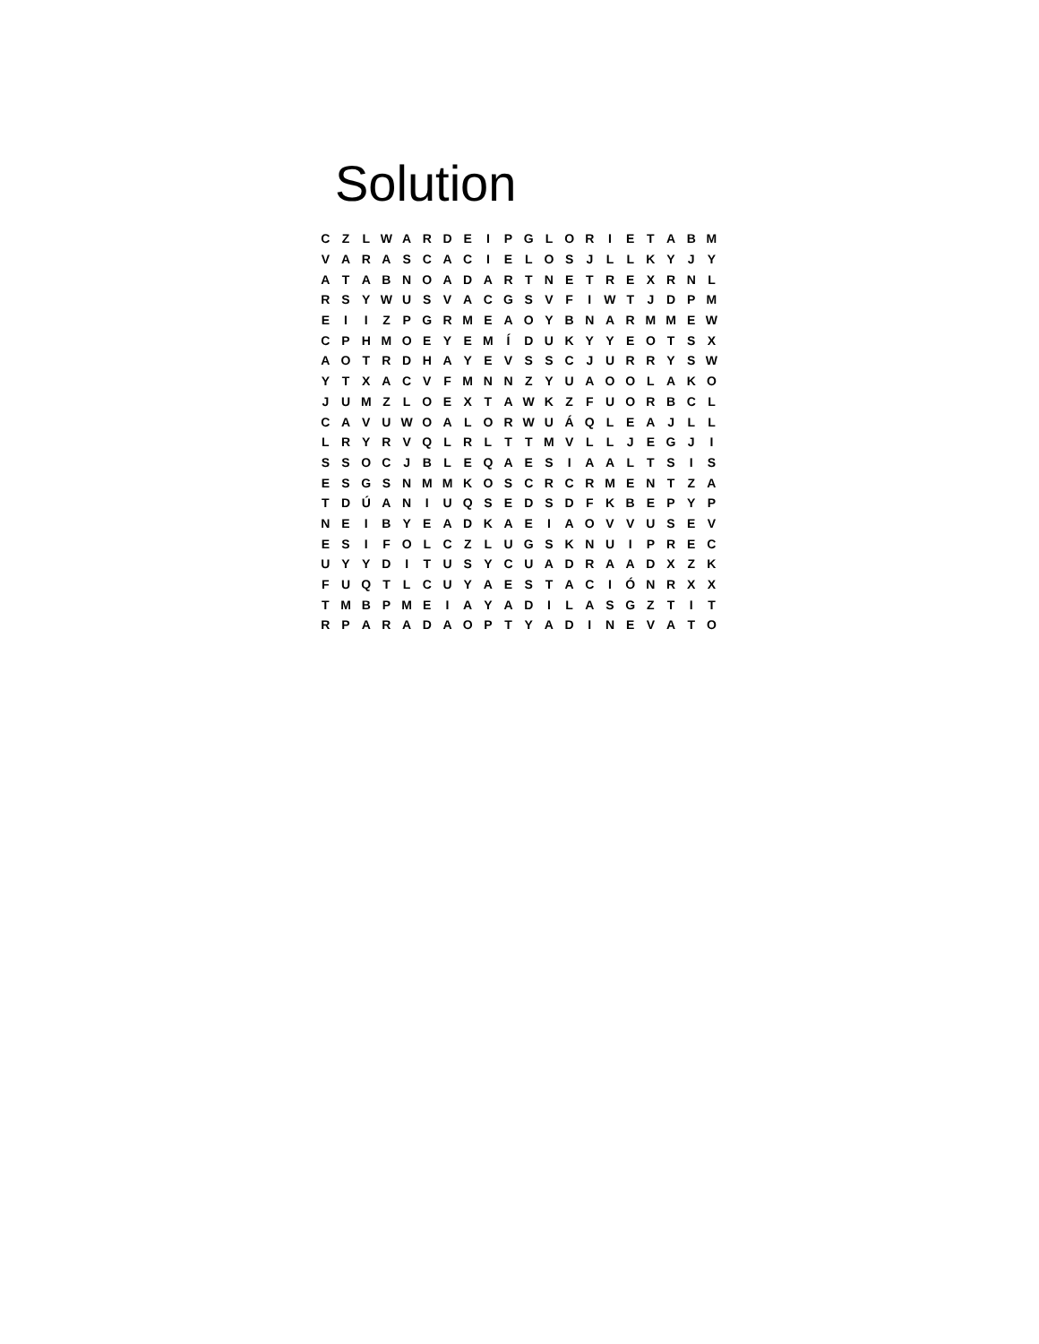Solution
| C | Z | L | W | A | R | D | E | I | P | G | L | O | R | I | E | T | A | B | M |
| V | A | R | A | S | C | A | C | I | E | L | O | S | J | L | L | K | Y | J | Y |
| A | T | A | B | N | O | A | D | A | R | T | N | E | T | R | E | X | R | N | L |
| R | S | Y | W | U | S | V | A | C | G | S | V | F | I | W | T | J | D | P | M |
| E | I | I | Z | P | G | R | M | E | A | O | Y | B | N | A | R | M | M | E | W |
| C | P | H | M | O | E | Y | E | M | Í | D | U | K | Y | Y | E | O | T | S | X |
| A | O | T | R | D | H | A | Y | E | V | S | S | C | J | U | R | R | Y | S | W |
| Y | T | X | A | C | V | F | M | N | N | Z | Y | U | A | O | O | L | A | K | O |
| J | U | M | Z | L | O | E | X | T | A | W | K | Z | F | U | O | R | B | C | L |
| C | A | V | U | W | O | A | L | O | R | W | U | Á | Q | L | E | A | J | L | L |
| L | R | Y | R | V | Q | L | R | L | T | T | M | V | L | L | J | E | G | J | I |
| S | S | O | C | J | B | L | E | Q | A | E | S | I | A | A | L | T | S | I | S |
| E | S | G | S | N | M | M | K | O | S | C | R | C | R | M | E | N | T | Z | A |
| T | D | Ú | A | N | I | U | Q | S | E | D | S | D | F | K | B | E | P | Y | P |
| N | E | I | B | Y | E | A | D | K | A | E | I | A | O | V | V | U | S | E | V |
| E | S | I | F | O | L | C | Z | L | U | G | S | K | N | U | I | P | R | E | C |
| U | Y | Y | D | I | T | U | S | Y | C | U | A | D | R | A | A | D | X | Z | K |
| F | U | Q | T | L | C | U | Y | A | E | S | T | A | C | I | Ó | N | R | X | X |
| T | M | B | P | M | E | I | A | Y | A | D | I | L | A | S | G | Z | T | I | T |
| R | P | A | R | A | D | A | O | P | T | Y | A | D | I | N | E | V | A | T | O |